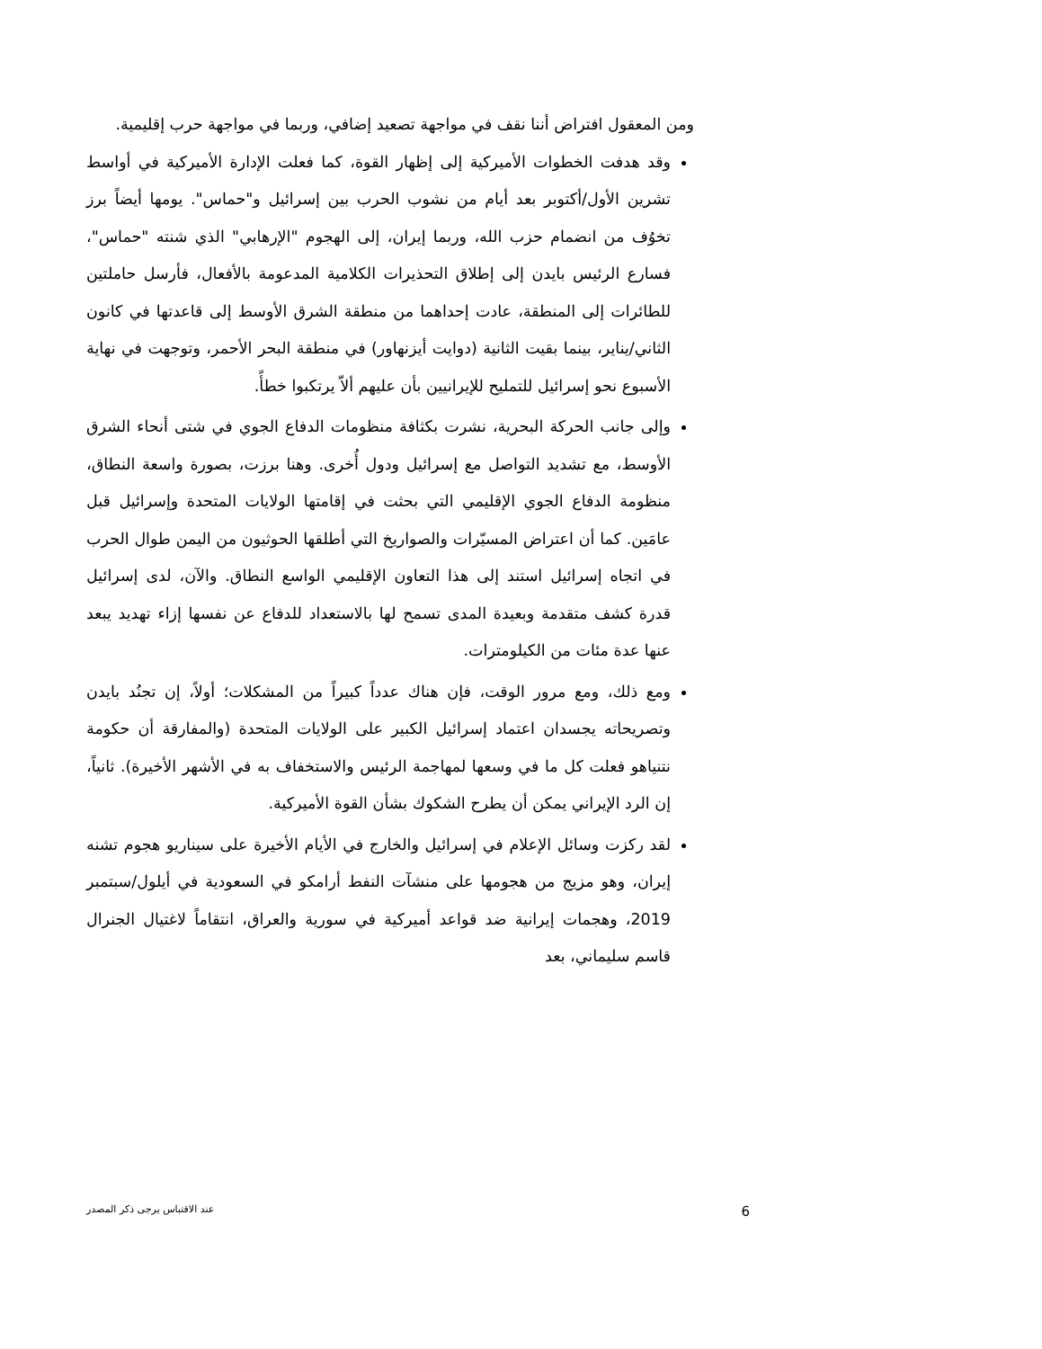ومن المعقول افتراض أننا نقف في مواجهة تصعيد إضافي، وربما في مواجهة حرب إقليمية.
وقد هدفت الخطوات الأميركية إلى إظهار القوة، كما فعلت الإدارة الأميركية في أواسط تشرين الأول/أكتوبر بعد أيام من نشوب الحرب بين إسرائيل و"حماس". يومها أيضاً برز تخوُف من انضمام حزب الله، وربما إيران، إلى الهجوم "الإرهابي" الذي شنته "حماس"، فسارع الرئيس بايدن إلى إطلاق التحذيرات الكلامية المدعومة بالأفعال، فأرسل حاملتين للطائرات إلى المنطقة، عادت إحداهما من منطقة الشرق الأوسط إلى قاعدتها في كانون الثاني/يناير، بينما بقيت الثانية (دوايت أيزنهاور) في منطقة البحر الأحمر، وتوجهت في نهاية الأسبوع نحو إسرائيل للتمليح للإيرانيين بأن عليهم ألاّ يرتكبوا خطأً.
وإلى جانب الحركة البحرية، نشرت بكثافة منظومات الدفاع الجوي في شتى أنحاء الشرق الأوسط، مع تشديد التواصل مع إسرائيل ودول أُخرى. وهنا برزت، بصورة واسعة النطاق، منظومة الدفاع الجوي الإقليمي التي بحثت في إقامتها الولايات المتحدة وإسرائيل قبل عامَين. كما أن اعتراض المسيّرات والصواريخ التي أطلقها الحوثيون من اليمن طوال الحرب في اتجاه إسرائيل استند إلى هذا التعاون الإقليمي الواسع النطاق. والآن، لدى إسرائيل قدرة كشف متقدمة وبعيدة المدى تسمح لها بالاستعداد للدفاع عن نفسها إزاء تهديد يبعد عنها عدة مئات من الكيلومترات.
ومع ذلك، ومع مرور الوقت، فإن هناك عدداً كبيراً من المشكلات؛ أولاً، إن تجنُد بايدن وتصريحاته يجسدان اعتماد إسرائيل الكبير على الولايات المتحدة (والمفارقة أن حكومة نتنياهو فعلت كل ما في وسعها لمهاجمة الرئيس والاستخفاف به في الأشهر الأخيرة). ثانياً، إن الرد الإيراني يمكن أن يطرح الشكوك بشأن القوة الأميركية.
لقد ركزت وسائل الإعلام في إسرائيل والخارج في الأيام الأخيرة على سيناريو هجوم تشنه إيران، وهو مزيج من هجومها على منشآت النفط أرامكو في السعودية في أيلول/سبتمبر 2019، وهجمات إيرانية ضد قواعد أميركية في سورية والعراق، انتقاماً لاغتيال الجنرال قاسم سليماني، بعد
عند الاقتباس يرجى ذكر المصدر 6